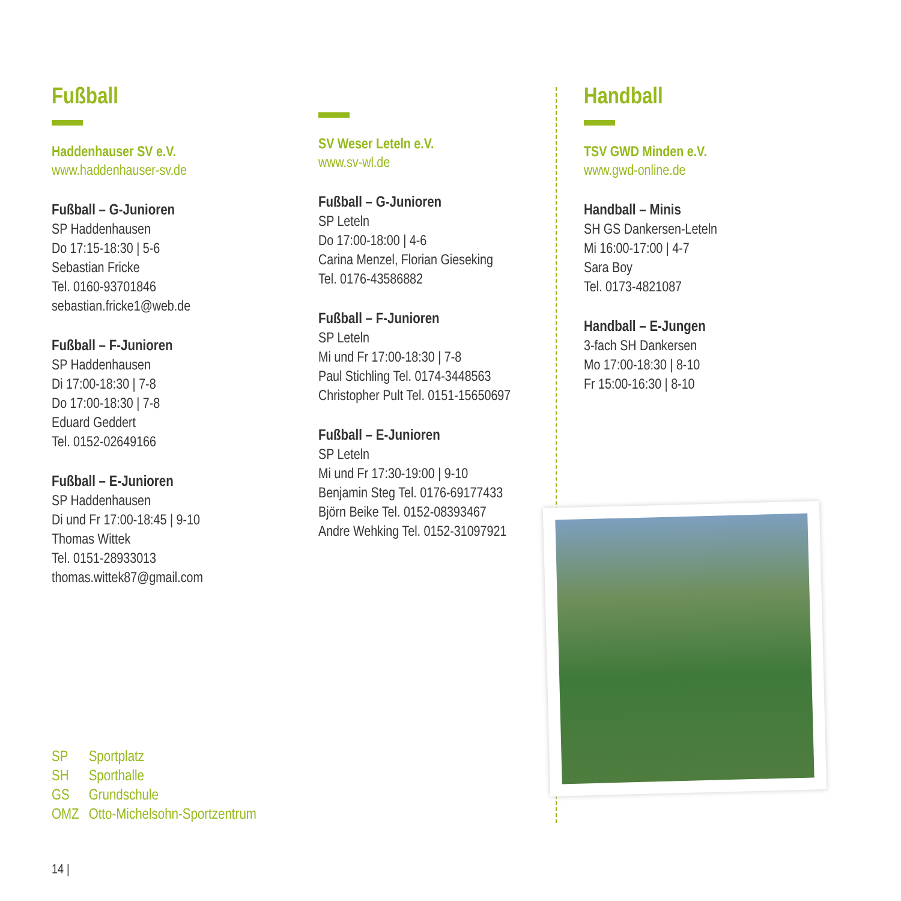Fußball
Haddenhauser SV e.V.
www.haddenhauser-sv.de
Fußball – G-Junioren
SP Haddenhausen
Do 17:15-18:30 | 5-6
Sebastian Fricke
Tel. 0160-93701846
sebastian.fricke1@web.de
Fußball – F-Junioren
SP Haddenhausen
Di 17:00-18:30 | 7-8
Do 17:00-18:30 | 7-8
Eduard Geddert
Tel. 0152-02649166
Fußball – E-Junioren
SP Haddenhausen
Di und Fr 17:00-18:45 | 9-10
Thomas Wittek
Tel. 0151-28933013
thomas.wittek87@gmail.com
SV Weser Leteln e.V.
www.sv-wl.de
Fußball – G-Junioren
SP Leteln
Do 17:00-18:00 | 4-6
Carina Menzel, Florian Gieseking
Tel. 0176-43586882
Fußball – F-Junioren
SP Leteln
Mi und Fr 17:00-18:30 | 7-8
Paul Stichling Tel. 0174-3448563
Christopher Pult Tel. 0151-15650697
Fußball – E-Junioren
SP Leteln
Mi und Fr 17:30-19:00 | 9-10
Benjamin Steg Tel. 0176-69177433
Björn Beike Tel. 0152-08393467
Andre Wehking Tel. 0152-31097921
Handball
TSV GWD Minden e.V.
www.gwd-online.de
Handball – Minis
SH GS Dankersen-Leteln
Mi 16:00-17:00 | 4-7
Sara Boy
Tel. 0173-4821087
Handball – E-Jungen
3-fach SH Dankersen
Mo 17:00-18:30 | 8-10
Fr 15:00-16:30 | 8-10
SP Sportplatz
SH Sporthalle
GS Grundschule
OMZ Otto-Michelsohn-Sportzentrum
14 |